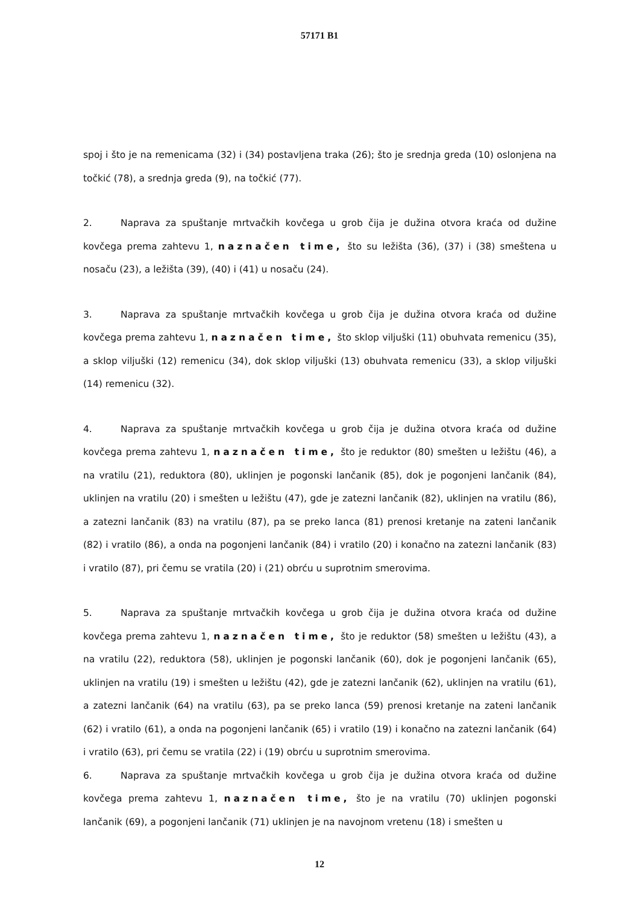57171 B1
spoj i što je na remenicama (32) i (34) postavljena traka (26); što je srednja greda (10) oslonjena na točkić (78), a srednja greda (9), na točkić (77).
2. Naprava za spuštanje mrtvačkih kovčega u grob čija je dužina otvora kraća od dužine kovčega prema zahtevu 1, naznačen time, što su ležišta (36), (37) i (38) smeštena u nosaču (23), a ležišta (39), (40) i (41) u nosaču (24).
3. Naprava za spuštanje mrtvačkih kovčega u grob čija je dužina otvora kraća od dužine kovčega prema zahtevu 1, naznačen time, što sklop viljuški (11) obuhvata remenicu (35), a sklop viljuški (12) remenicu (34), dok sklop viljuški (13) obuhvata remenicu (33), a sklop viljuški (14) remenicu (32).
4. Naprava za spuštanje mrtvačkih kovčega u grob čija je dužina otvora kraća od dužine kovčega prema zahtevu 1, naznačen time, što je reduktor (80) smešten u ležištu (46), a na vratilu (21), reduktora (80), uklinjen je pogonski lančanik (85), dok je pogonjeni lančanik (84), uklinjen na vratilu (20) i smešten u ležištu (47), gde je zatezni lančanik (82), uklinjen na vratilu (86), a zatezni lančanik (83) na vratilu (87), pa se preko lanca (81) prenosi kretanje na zateni lančanik (82) i vratilo (86), a onda na pogonjeni lančanik (84) i vratilo (20) i konačno na zatezni lančanik (83) i vratilo (87), pri čemu se vratila (20) i (21) obrću u suprotnim smerovima.
5. Naprava za spuštanje mrtvačkih kovčega u grob čija je dužina otvora kraća od dužine kovčega prema zahtevu 1, naznačen time, što je reduktor (58) smešten u ležištu (43), a na vratilu (22), reduktora (58), uklinjen je pogonski lančanik (60), dok je pogonjeni lančanik (65), uklinjen na vratilu (19) i smešten u ležištu (42), gde je zatezni lančanik (62), uklinjen na vratilu (61), a zatezni lančanik (64) na vratilu (63), pa se preko lanca (59) prenosi kretanje na zateni lančanik (62) i vratilo (61), a onda na pogonjeni lančanik (65) i vratilo (19) i konačno na zatezni lančanik (64) i vratilo (63), pri čemu se vratila (22) i (19) obrću u suprotnim smerovima.
6. Naprava za spuštanje mrtvačkih kovčega u grob čija je dužina otvora kraća od dužine kovčega prema zahtevu 1, naznačen time, što je na vratilu (70) uklinjen pogonski lančanik (69), a pogonjeni lančanik (71) uklinjen je na navojnom vretenu (18) i smešten u
12